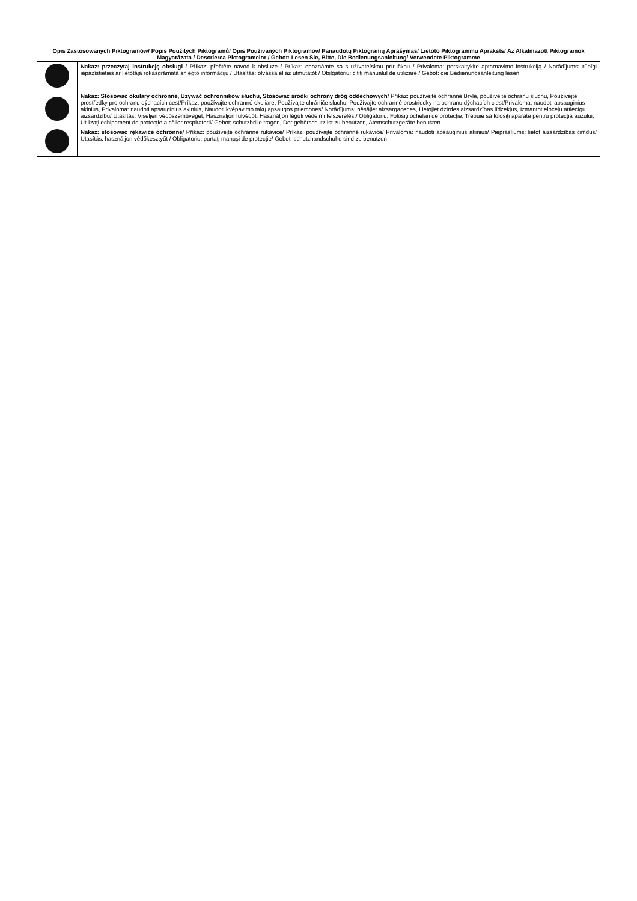Opis Zastosowanych Piktogramów/ Popis Použitých Piktogramů/ Opis Používaných Piktogramov/ Panaudotų Piktogramų Aprašymas/ Lietoto Piktogrammu Apraksts/ Az Alkalmazott Piktogramok Magyarázata / Descrierea Pictogramelor / Gebot: Lesen Sie, Bitte, Die Bedienungsanleitung/ Verwendete Piktogramme
| | Nakaz: przeczytaj instrukcję obsługi / Příkaz: přečtěte návod k obsluze / Príkaz: oboznámte sa s užívateľskou príručkou / Privaloma: perskaitykite aptarnavimo instrukciją / Norādījums: rūpīgi iepazīstieties ar lietotāja rokasgrāmatā sniegto informāciju / Utasítás: olvassa el az útmutatót / Obilgatoriu: citiți manualul de utilizare / Gebot: die Bedienungsanleitung lesen |
| | Nakaz: Stosować okulary ochronne, Używać ochronników słuchu, Stosować środki ochrony dróg oddechowych / Příkaz: používejte ochranné Brýle, používejte ochranu sluchu, Používejte prostředky pro ochranu dýchacích cest/Príkaz: používajte ochranné okuliare, Používajte chrániče sluchu, Používajte ochranné prostriedky na ochranu dýchacích ciest/Privaloma: naudoti apsauginius akinius, Privaloma: naudoti apsauginius akinius, Naudoti kvėpavimo takų apsaugos priemones/ Norādījums: nēsājiet aizsargacenes, Lietojiet dzirdes aizsardzības līdzekļus, Izmantot elpceļu attiecīgu aizsardzību/ Utasítás: Viseljen védőszemüveget, Használjon fülvédőt, Használjon légúti védelmi felszerelést/ Obligatoriu: Folosiţi ochelari de protecţie, Trebuie să folosiţi aparate pentru protecţia auzului, Utilizaţi echipament de protecţie a căilor respiratorii/ Gebot: schutzbrille tragen, Der gehörschutz ist zu benutzen, Atemschutzgeräte benutzen |
| | Nakaz: stosować rękawice ochronne/ Příkaz: používejte ochranné rukavice/ Príkaz: používajte ochranné rukavice/ Privaloma: naudoti apsauginius akinius/ Pieprasījums: lietot aizsardzības cimdus/ Utasítás: használjon védőkesztyűt / Obligatoriu: purtaţi manuşi de protecţie/ Gebot: schutzhandschuhe sind zu benutzen |